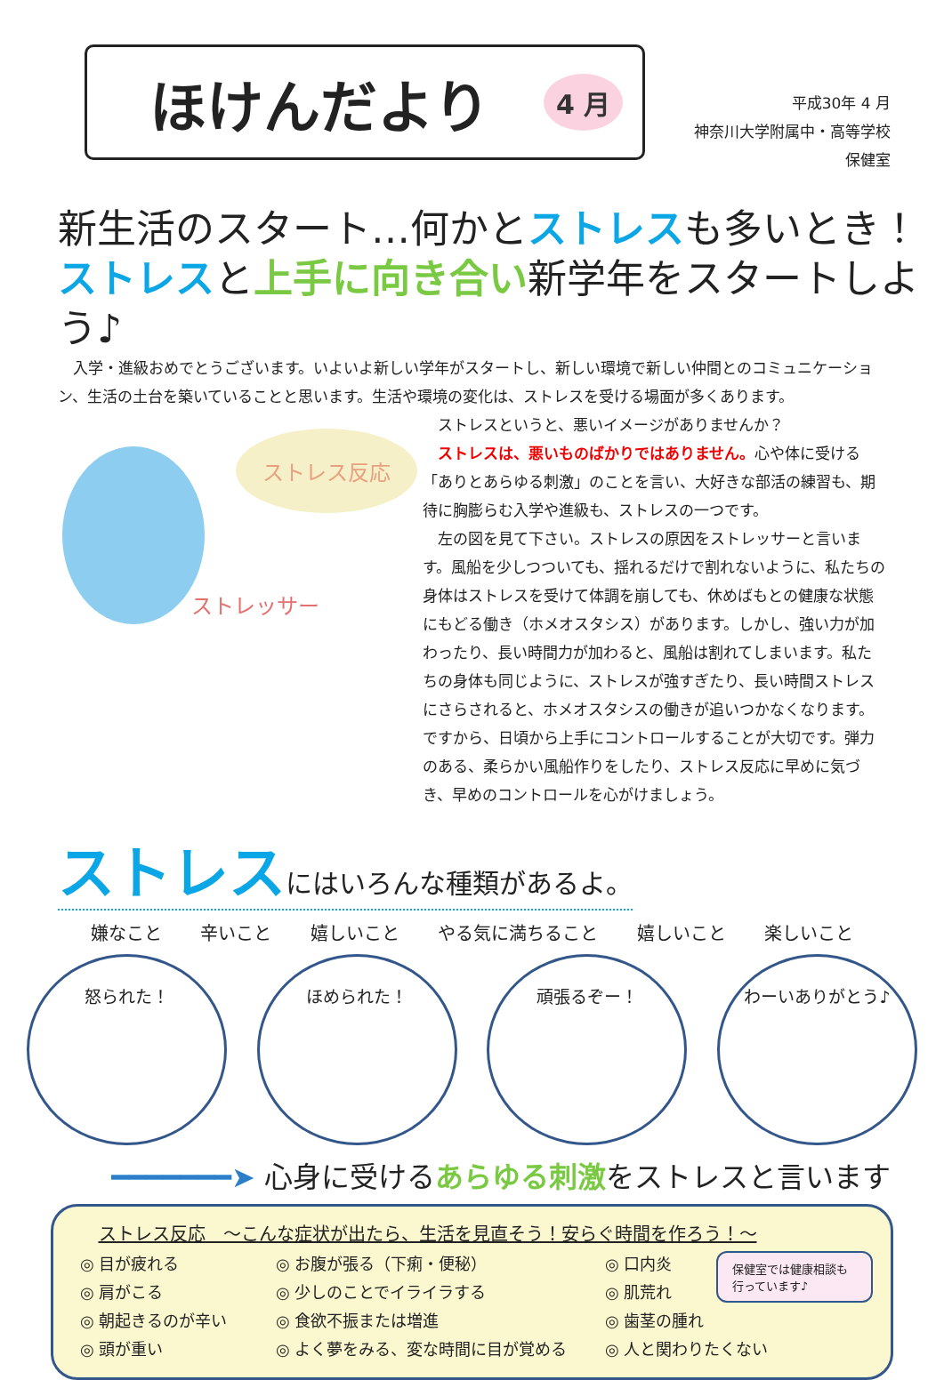ほけんだより 4 月
平成30年 4 月
神奈川大学附属中・高等学校
保健室
新生活のスタート…何かとストレスも多いとき！
ストレスと上手に向き合い新学年をスタートしよう♪
　入学・進級おめでとうございます。いよいよ新しい学年がスタートし、新しい環境で新しい仲間とのコミュニケーション、生活の土台を築いていることと思います。生活や環境の変化は、ストレスを受ける場面が多くあります。
ストレス反応
ストレッサー
　ストレスというと、悪いイメージがありませんか？
　ストレスは、悪いものばかりではありません。心や体に受ける「ありとあらゆる刺激」のことを言い、大好きな部活の練習も、期待に胸膨らむ入学や進級も、ストレスの一つです。
　左の図を見て下さい。ストレスの原因をストレッサーと言います。風船を少しつついても、揺れるだけで割れないように、私たちの身体はストレスを受けて体調を崩しても、休めばもとの健康な状態にもどる働き（ホメオスタシス）があります。しかし、強い力が加わったり、長い時間力が加わると、風船は割れてしまいます。私たちの身体も同じように、ストレスが強すぎたり、長い時間ストレスにさらされると、ホメオスタシスの働きが追いつかなくなります。ですから、日頃から上手にコントロールすることが大切です。弾力のある、柔らかい風船作りをしたり、ストレス反応に早めに気づき、早めのコントロールを心がけましょう。
ストレスにはいろんな種類があるよ。
嫌なこと 辛いこと 嬉しいこと やる気に満ちること 嬉しいこと 楽しいこと
怒られた！ ほめられた！ 頑張るぞー！ わーいありがとう♪
━━━━━━━➤ 心身に受けるあらゆる刺激をストレスと言います
ストレス反応　～こんな症状が出たら、生活を見直そう！安らぐ時間を作ろう！～
◎ 目が疲れる
◎ お腹が張る（下痢・便秘）
◎ 口内炎
◎ 肩がこる
◎ 少しのことでイライラする
◎ 肌荒れ
◎ 朝起きるのが辛い
◎ 食欲不振または増進
◎ 歯茎の腫れ
◎ 頭が重い
◎ よく夢をみる、変な時間に目が覚める
◎ 人と関わりたくない
保健室では健康相談も行っています♪